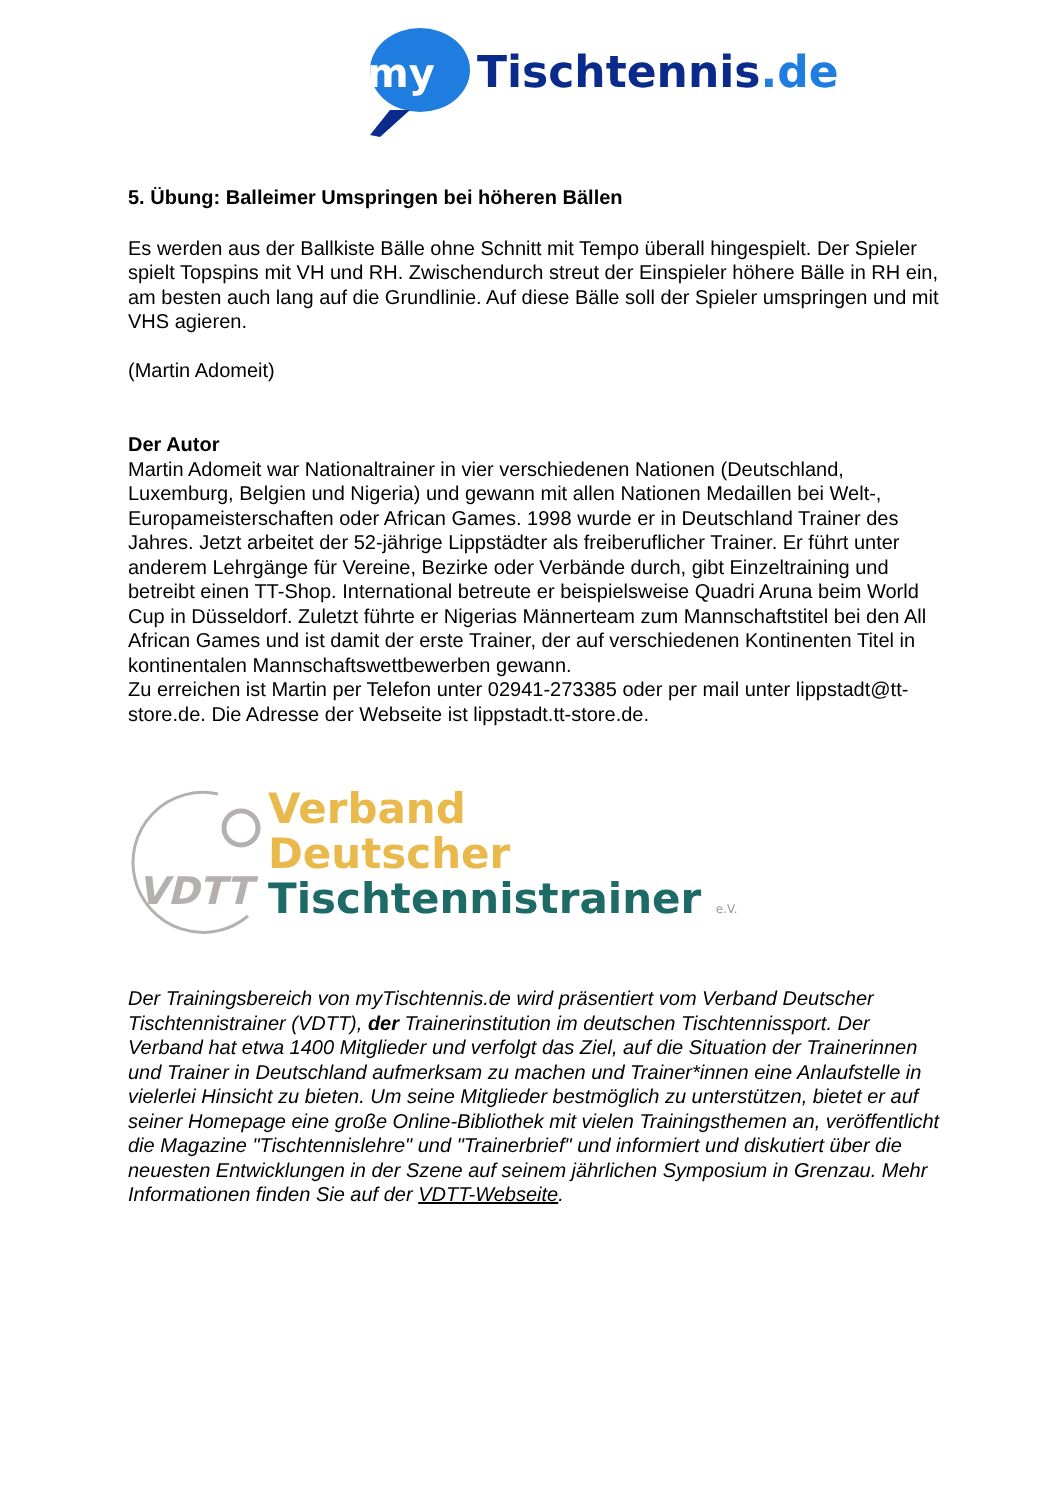my
Tischtennis.de
5. Übung: Balleimer Umspringen bei höheren Bällen
Es werden aus der Ballkiste Bälle ohne Schnitt mit Tempo überall hingespielt. Der Spieler spielt Topspins mit VH und RH. Zwischendurch streut der Einspieler höhere Bälle in RH ein, am besten auch lang auf die Grundlinie. Auf diese Bälle soll der Spieler umspringen und mit VHS agieren.
(Martin Adomeit)
Der Autor
Martin Adomeit war Nationaltrainer in vier verschiedenen Nationen (Deutschland, Luxemburg, Belgien und Nigeria) und gewann mit allen Nationen Medaillen bei Welt-, Europameisterschaften oder African Games. 1998 wurde er in Deutschland Trainer des Jahres. Jetzt arbeitet der 52-jährige Lippstädter als freiberuflicher Trainer. Er führt unter anderem Lehrgänge für Vereine, Bezirke oder Verbände durch, gibt Einzeltraining und betreibt einen TT-Shop. International betreute er beispielsweise Quadri Aruna beim World Cup in Düsseldorf. Zuletzt führte er Nigerias Männerteam zum Mannschaftstitel bei den All African Games und ist damit der erste Trainer, der auf verschiedenen Kontinenten Titel in kontinentalen Mannschaftswettbewerben gewann.
Zu erreichen ist Martin per Telefon unter 02941-273385 oder per mail unter lippstadt@tt-store.de. Die Adresse der Webseite ist lippstadt.tt-store.de.
VDTT
Verband
Deutscher
Tischtennistrainer e.V.
Der Trainingsbereich von myTischtennis.de wird präsentiert vom Verband Deutscher Tischtennistrainer (VDTT), der Trainerinstitution im deutschen Tischtennissport. Der Verband hat etwa 1400 Mitglieder und verfolgt das Ziel, auf die Situation der Trainerinnen und Trainer in Deutschland aufmerksam zu machen und Trainer*innen eine Anlaufstelle in vielerlei Hinsicht zu bieten. Um seine Mitglieder bestmöglich zu unterstützen, bietet er auf seiner Homepage eine große Online-Bibliothek mit vielen Trainingsthemen an, veröffentlicht die Magazine "Tischtennislehre" und "Trainerbrief" und informiert und diskutiert über die neuesten Entwicklungen in der Szene auf seinem jährlichen Symposium in Grenzau. Mehr Informationen finden Sie auf der VDTT-Webseite.